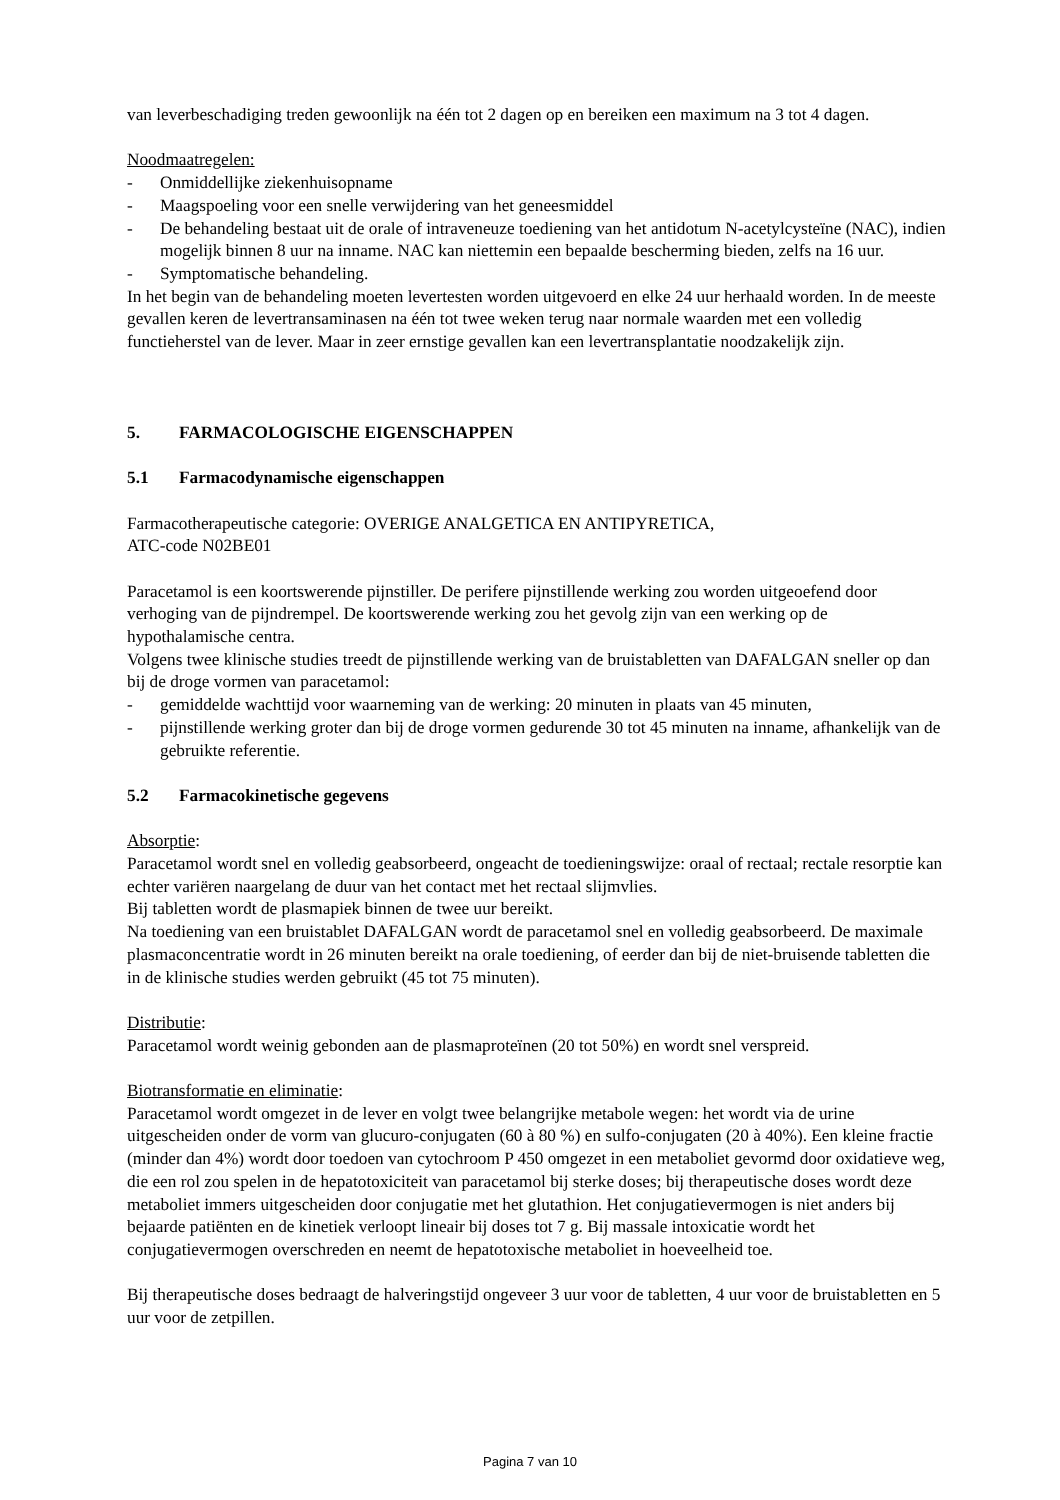van leverbeschadiging treden gewoonlijk na één tot 2 dagen op en bereiken een maximum na 3 tot 4 dagen.
Noodmaatregelen:
- Onmiddellijke ziekenhuisopname
- Maagspoeling voor een snelle verwijdering van het geneesmiddel
- De behandeling bestaat uit de orale of intraveneuze toediening van het antidotum N-acetylcysteïne (NAC), indien mogelijk binnen 8 uur na inname. NAC kan niettemin een bepaalde bescherming bieden, zelfs na 16 uur.
- Symptomatische behandeling.
In het begin van de behandeling moeten levertesten worden uitgevoerd en elke 24 uur herhaald worden. In de meeste gevallen keren de levertransaminasen na één tot twee weken terug naar normale waarden met een volledig functieherstel van de lever. Maar in zeer ernstige gevallen kan een levertransplantatie noodzakelijk zijn.
5. FARMACOLOGISCHE EIGENSCHAPPEN
5.1 Farmacodynamische eigenschappen
Farmacotherapeutische categorie: OVERIGE ANALGETICA EN ANTIPYRETICA,
ATC-code N02BE01
Paracetamol is een koortswerende pijnstiller. De perifere pijnstillende werking zou worden uitgeoefend door verhoging van de pijndrempel. De koortswerende werking zou het gevolg zijn van een werking op de hypothalamische centra.
Volgens twee klinische studies treedt de pijnstillende werking van de bruistabletten van DAFALGAN sneller op dan bij de droge vormen van paracetamol:
- gemiddelde wachttijd voor waarneming van de werking: 20 minuten in plaats van 45 minuten,
- pijnstillende werking groter dan bij de droge vormen gedurende 30 tot 45 minuten na inname, afhankelijk van de gebruikte referentie.
5.2 Farmacokinetische gegevens
Absorptie:
Paracetamol wordt snel en volledig geabsorbeerd, ongeacht de toedieningswijze: oraal of rectaal; rectale resorptie kan echter variëren naargelang de duur van het contact met het rectaal slijmvlies.
Bij tabletten wordt de plasmapiek binnen de twee uur bereikt.
Na toediening van een bruistablet DAFALGAN wordt de paracetamol snel en volledig geabsorbeerd. De maximale plasmaconcentratie wordt in 26 minuten bereikt na orale toediening, of eerder dan bij de niet-bruisende tabletten die in de klinische studies werden gebruikt (45 tot 75 minuten).
Distributie:
Paracetamol wordt weinig gebonden aan de plasmaproteïnen (20 tot 50%) en wordt snel verspreid.
Biotransformatie en eliminatie:
Paracetamol wordt omgezet in de lever en volgt twee belangrijke metabole wegen: het wordt via de urine uitgescheiden onder de vorm van glucuro-conjugaten (60 à 80 %) en sulfo-conjugaten (20 à 40%). Een kleine fractie (minder dan 4%) wordt door toedoen van cytochroom P 450 omgezet in een metaboliet gevormd door oxidatieve weg, die een rol zou spelen in de hepatotoxiciteit van paracetamol bij sterke doses; bij therapeutische doses wordt deze metaboliet immers uitgescheiden door conjugatie met het glutathion. Het conjugatievermogen is niet anders bij bejaarde patiënten en de kinetiek verloopt lineair bij doses tot 7 g. Bij massale intoxicatie wordt het conjugatievermogen overschreden en neemt de hepatotoxische metaboliet in hoeveelheid toe.
Bij therapeutische doses bedraagt de halveringstijd ongeveer 3 uur voor de tabletten, 4 uur voor de bruistabletten en 5 uur voor de zetpillen.
Pagina 7 van 10